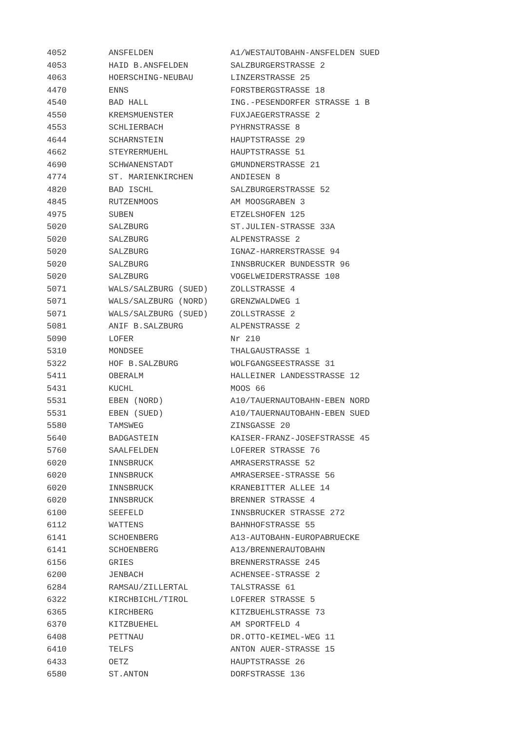| 4052 | ANSFELDEN | A1/WESTAUTOBAHN-ANSFELDEN SUED |
| 4053 | HAID B.ANSFELDEN | SALZBURGERSTRASSE 2 |
| 4063 | HOERSCHING-NEUBAU | LINZERSTRASSE 25 |
| 4470 | ENNS | FORSTBERGSTRASSE 18 |
| 4540 | BAD HALL | ING.-PESENDORFER STRASSE 1 B |
| 4550 | KREMSMUENSTER | FUXJAEGERSTRASSE 2 |
| 4553 | SCHLIERBACH | PYHRNSTRASSE 8 |
| 4644 | SCHARNSTEIN | HAUPTSTRASSE 29 |
| 4662 | STEYRERMUEHL | HAUPTSTRASSE 51 |
| 4690 | SCHWANENSTADT | GMUNDNERSTRASSE 21 |
| 4774 | ST. MARIENKIRCHEN | ANDIESEN 8 |
| 4820 | BAD ISCHL | SALZBURGERSTRASSE 52 |
| 4845 | RUTZENMOOS | AM MOOSGRABEN 3 |
| 4975 | SUBEN | ETZELSHOFEN 125 |
| 5020 | SALZBURG | ST.JULIEN-STRASSE 33A |
| 5020 | SALZBURG | ALPENSTRASSE 2 |
| 5020 | SALZBURG | IGNAZ-HARRERSTRASSE 94 |
| 5020 | SALZBURG | INNSBRUCKER BUNDESSTR 96 |
| 5020 | SALZBURG | VOGELWEIDERSTRASSE 108 |
| 5071 | WALS/SALZBURG (SUED) | ZOLLSTRASSE 4 |
| 5071 | WALS/SALZBURG (NORD) | GRENZWALDWEG 1 |
| 5071 | WALS/SALZBURG (SUED) | ZOLLSTRASSE 2 |
| 5081 | ANIF B.SALZBURG | ALPENSTRASSE 2 |
| 5090 | LOFER | Nr 210 |
| 5310 | MONDSEE | THALGAUSTRASSE 1 |
| 5322 | HOF B.SALZBURG | WOLFGANGSEESTRASSE 31 |
| 5411 | OBERALM | HALLEINER LANDESSTRASSE 12 |
| 5431 | KUCHL | MOOS 66 |
| 5531 | EBEN (NORD) | A10/TAUERNAUTOBAHN-EBEN NORD |
| 5531 | EBEN (SUED) | A10/TAUERNAUTOBAHN-EBEN SUED |
| 5580 | TAMSWEG | ZINSGASSE 20 |
| 5640 | BADGASTEIN | KAISER-FRANZ-JOSEFSTRASSE 45 |
| 5760 | SAALFELDEN | LOFERER STRASSE 76 |
| 6020 | INNSBRUCK | AMRASERSTRASSE 52 |
| 6020 | INNSBRUCK | AMRASERSEE-STRASSE 56 |
| 6020 | INNSBRUCK | KRANEBITTER ALLEE 14 |
| 6020 | INNSBRUCK | BRENNER STRASSE 4 |
| 6100 | SEEFELD | INNSBRUCKER STRASSE 272 |
| 6112 | WATTENS | BAHNHOFSTRASSE 55 |
| 6141 | SCHOENBERG | A13-AUTOBAHN-EUROPABRUECKE |
| 6141 | SCHOENBERG | A13/BRENNERAUTOBAHN |
| 6156 | GRIES | BRENNERSTRASSE 245 |
| 6200 | JENBACH | ACHENSEE-STRASSE 2 |
| 6284 | RAMSAU/ZILLERTAL | TALSTRASSE 61 |
| 6322 | KIRCHBICHL/TIROL | LOFERER STRASSE 5 |
| 6365 | KIRCHBERG | KITZBUEHLSTRASSE 73 |
| 6370 | KITZBUEHEL | AM SPORTFELD 4 |
| 6408 | PETTNAU | DR.OTTO-KEIMEL-WEG 11 |
| 6410 | TELFS | ANTON AUER-STRASSE 15 |
| 6433 | OETZ | HAUPTSTRASSE 26 |
| 6580 | ST.ANTON | DORFSTRASSE 136 |